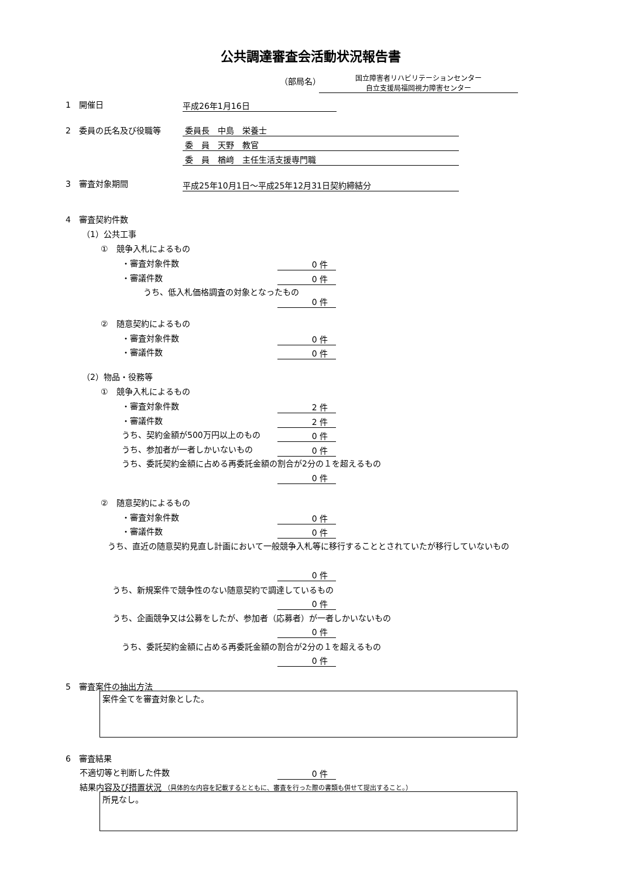公共調達審査会活動状況報告書
（部局名）
国立障害者リハビリテーションセンター
自立支援局福岡視力障害センター
1　開催日 平成26年1月16日
2　委員の氏名及び役職等 委員長　中島　栄養士
委　員　天野　教官
委　員　楢﨑　主任生活支援専門職
3　審査対象期間 平成25年10月1日～平成25年12月31日契約締結分
4　審査契約件数
（1）公共工事
①　競争入札によるもの
・審査対象件数 0 件
・審議件数 0 件
うち、低入札価格調査の対象となったもの
0 件
②　随意契約によるもの
・審査対象件数 0 件
・審議件数 0 件
（2）物品・役務等
①　競争入札によるもの
・審査対象件数 2 件
・審議件数 2 件
うち、契約金額が500万円以上のもの 0 件
うち、参加者が一者しかいないもの 0 件
うち、委託契約金額に占める再委託金額の割合が2分の１を超えるもの
0 件
②　随意契約によるもの
・審査対象件数 0 件
・審議件数 0 件
うち、直近の随意契約見直し計画において一般競争入札等に移行することとされていたが移行していないもの
0 件
うち、新規案件で競争性のない随意契約で調達しているもの
0 件
うち、企画競争又は公募をしたが、参加者（応募者）が一者しかいないもの
0 件
うち、委託契約金額に占める再委託金額の割合が2分の１を超えるもの
0 件
5　審査案件の抽出方法
案件全てを審査対象とした。
6　審査結果
不適切等と判断した件数 0 件
結果内容及び措置状況 （具体的な内容を記載するとともに、審査を行った際の書類も併せて提出すること。）
所見なし。